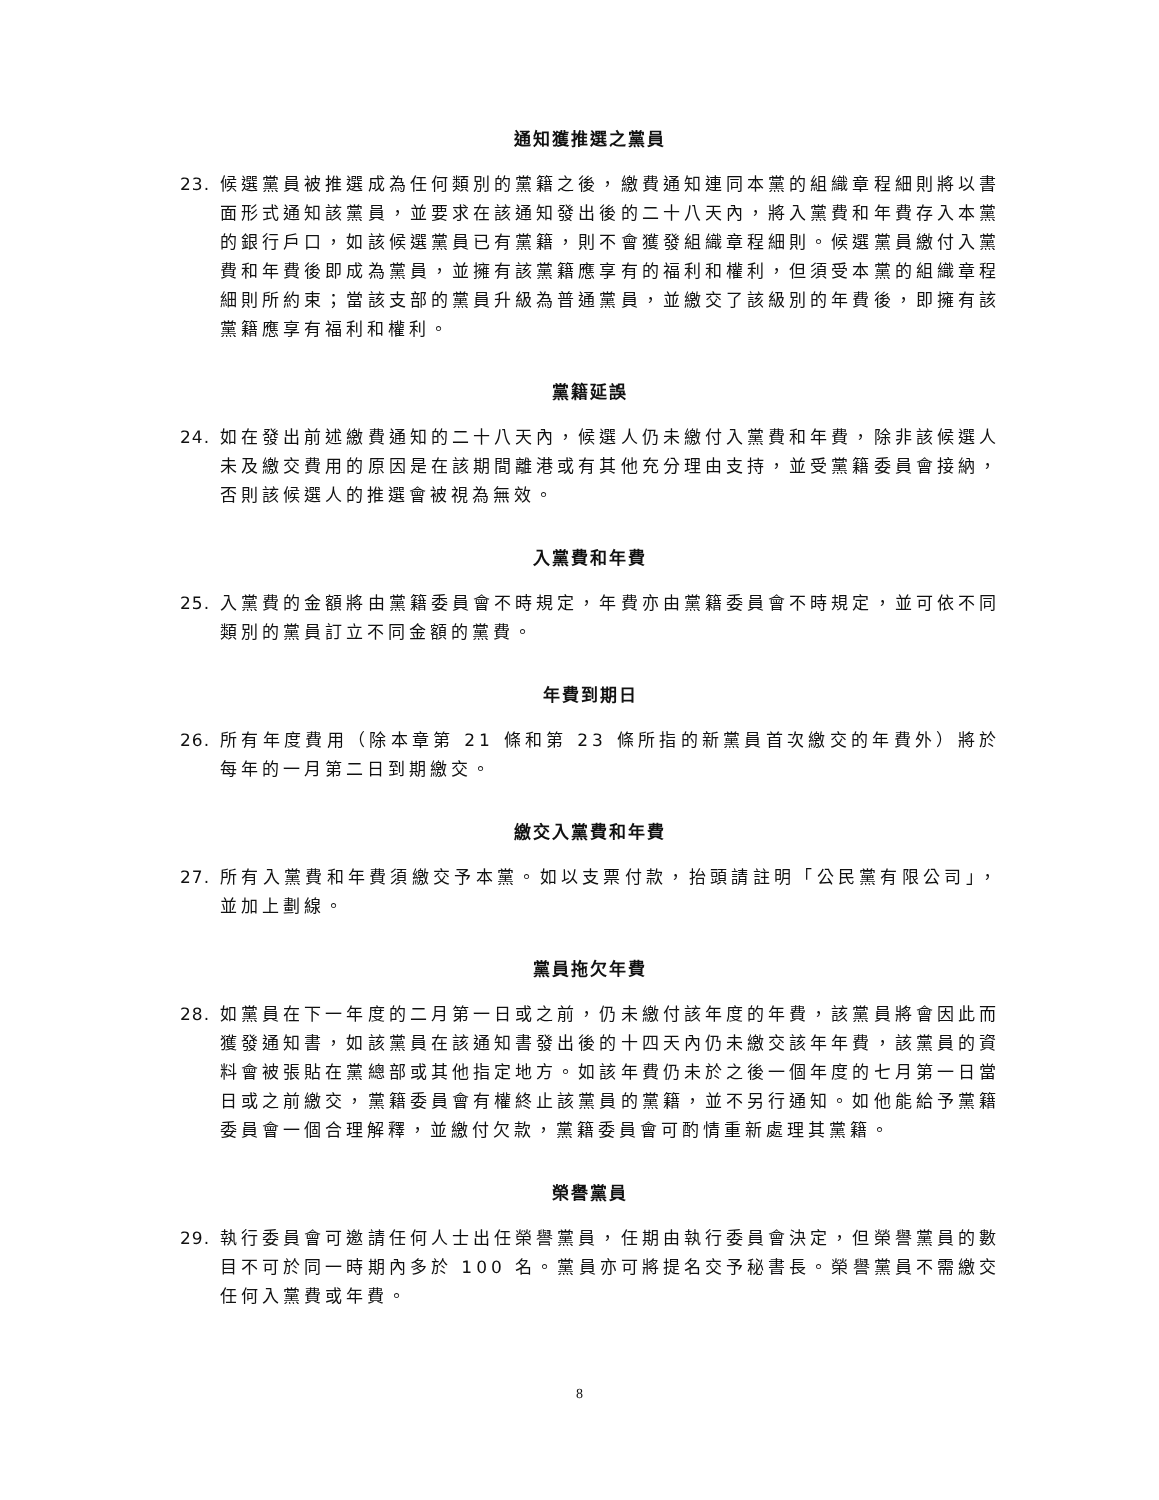通知獲推選之黨員
23. 候選黨員被推選成為任何類別的黨籍之後，繳費通知連同本黨的組織章程細則將以書面形式通知該黨員，並要求在該通知發出後的二十八天內，將入黨費和年費存入本黨的銀行戶口，如該候選黨員已有黨籍，則不會獲發組織章程細則。候選黨員繳付入黨費和年費後即成為黨員，並擁有該黨籍應享有的福利和權利，但須受本黨的組織章程細則所約束；當該支部的黨員升級為普通黨員，並繳交了該級別的年費後，即擁有該黨籍應享有福利和權利。
黨籍延誤
24. 如在發出前述繳費通知的二十八天內，候選人仍未繳付入黨費和年費，除非該候選人未及繳交費用的原因是在該期間離港或有其他充分理由支持，並受黨籍委員會接納，否則該候選人的推選會被視為無效。
入黨費和年費
25. 入黨費的金額將由黨籍委員會不時規定，年費亦由黨籍委員會不時規定，並可依不同類別的黨員訂立不同金額的黨費。
年費到期日
26. 所有年度費用（除本章第 21 條和第 23 條所指的新黨員首次繳交的年費外）將於每年的一月第二日到期繳交。
繳交入黨費和年費
27. 所有入黨費和年費須繳交予本黨。如以支票付款，抬頭請註明「公民黨有限公司」，並加上劃線。
黨員拖欠年費
28. 如黨員在下一年度的二月第一日或之前，仍未繳付該年度的年費，該黨員將會因此而獲發通知書，如該黨員在該通知書發出後的十四天內仍未繳交該年年費，該黨員的資料會被張貼在黨總部或其他指定地方。如該年費仍未於之後一個年度的七月第一日當日或之前繳交，黨籍委員會有權終止該黨員的黨籍，並不另行通知。如他能給予黨籍委員會一個合理解釋，並繳付欠款，黨籍委員會可酌情重新處理其黨籍。
榮譽黨員
29. 執行委員會可邀請任何人士出任榮譽黨員，任期由執行委員會決定，但榮譽黨員的數目不可於同一時期內多於 100 名。黨員亦可將提名交予秘書長。榮譽黨員不需繳交任何入黨費或年費。
8